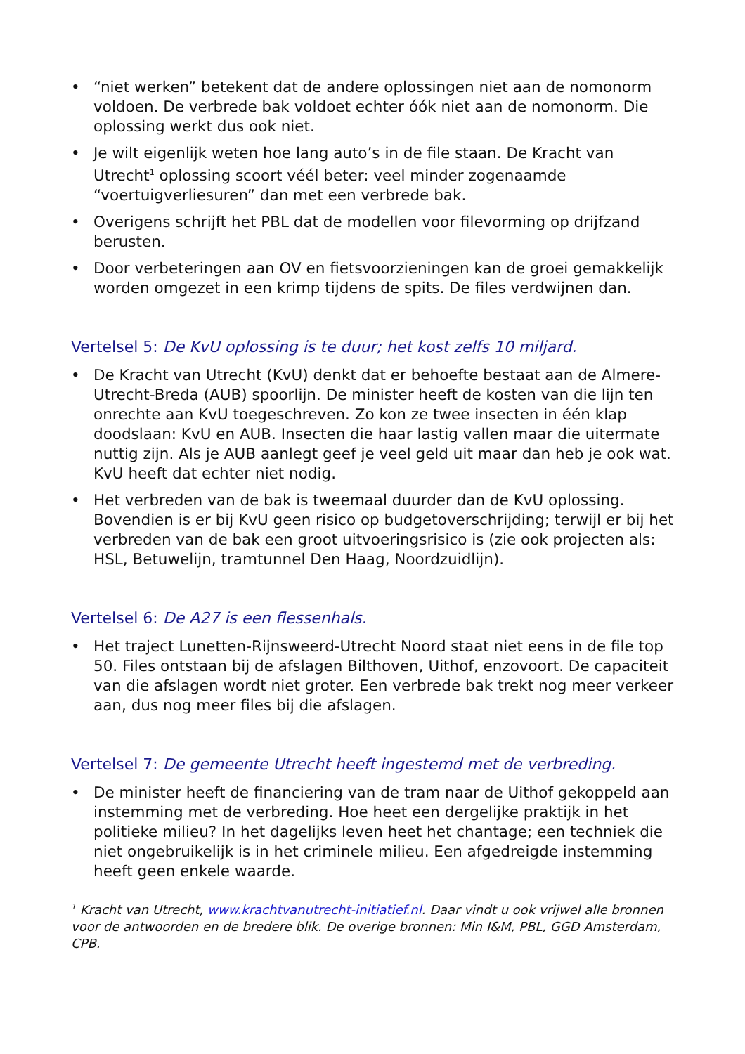• “niet werken” betekent dat de andere oplossingen niet aan de nomonorm voldoen. De verbrede bak voldoet echter óók niet aan de nomonorm. Die oplossing werkt dus ook niet.
• Je wilt eigenlijk weten hoe lang auto’s in de file staan. De Kracht van Utrecht<sup>1</sup> oplossing scoort véél beter: veel minder zogenaamde “voertuigverliesuren” dan met een verbrede bak.
• Overigens schrijft het PBL dat de modellen voor filevorming op drijfzand berusten.
• Door verbeteringen aan OV en fietsvoorzieningen kan de groei gemakkelijk worden omgezet in een krimp tijdens de spits. De files verdwijnen dan.
Vertelsel 5: De KvU oplossing is te duur; het kost zelfs 10 miljard.
• De Kracht van Utrecht (KvU) denkt dat er behoefte bestaat aan de Almere-Utrecht-Breda (AUB) spoorlijn. De minister heeft de kosten van die lijn ten onrechte aan KvU toegeschreven. Zo kon ze twee insecten in één klap doodslaan: KvU en AUB. Insecten die haar lastig vallen maar die uitermate nuttig zijn. Als je AUB aanlegt geef je veel geld uit maar dan heb je ook wat. KvU heeft dat echter niet nodig.
• Het verbreden van de bak is tweemaal duurder dan de KvU oplossing. Bovendien is er bij KvU geen risico op budgetoverschrijding; terwijl er bij het verbreden van de bak een groot uitvoeringsrisico is (zie ook projecten als: HSL, Betuwelijn, tramtunnel Den Haag, Noordzuidlijn).
Vertelsel 6: De A27 is een flessenhals.
• Het traject Lunetten-Rijnsweerd-Utrecht Noord staat niet eens in de file top 50. Files ontstaan bij de afslagen Bilthoven, Uithof, enzovoort. De capaciteit van die afslagen wordt niet groter. Een verbrede bak trekt nog meer verkeer aan, dus nog meer files bij die afslagen.
Vertelsel 7: De gemeente Utrecht heeft ingestemd met de verbreding.
• De minister heeft de financiering van de tram naar de Uithof gekoppeld aan instemming met de verbreding. Hoe heet een dergelijke praktijk in het politieke milieu? In het dagelijks leven heet het chantage; een techniek die niet ongebruikelijk is in het criminele milieu. Een afgedreigde instemming heeft geen enkele waarde.
<sup>1</sup> Kracht van Utrecht, www.krachtvanutrecht-initiatief.nl. Daar vindt u ook vrijwel alle bronnen voor de antwoorden en de bredere blik. De overige bronnen: Min I&M, PBL, GGD Amsterdam, CPB.